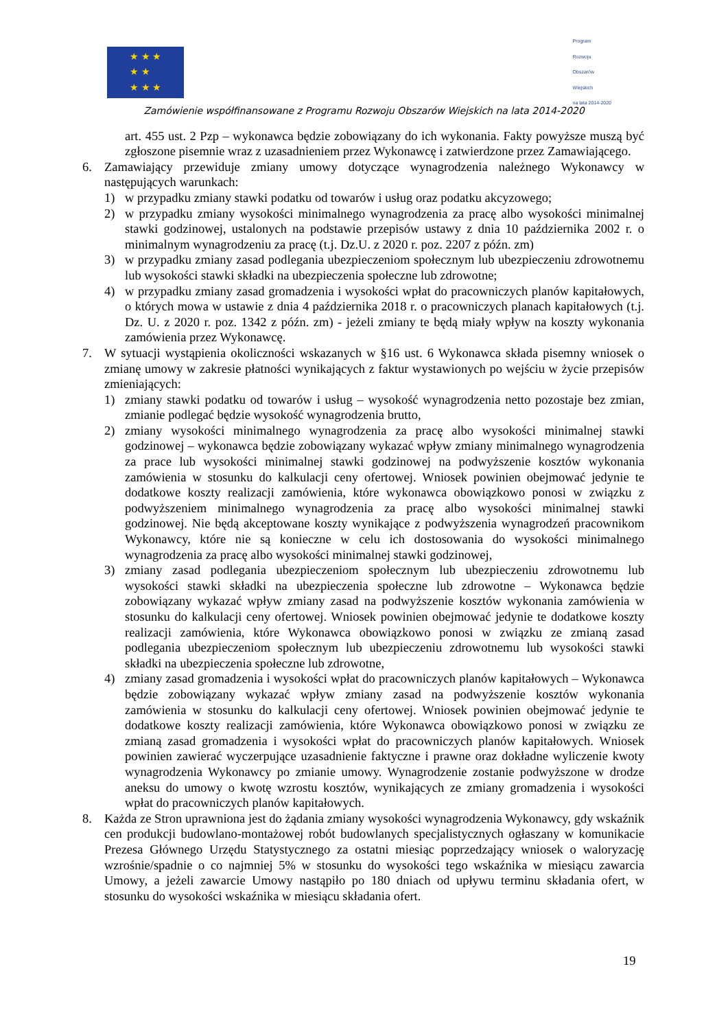★ ★ ★
★ ★
★ ★ ★
Program
Rozwoju
Obszarów
Wiejskich
na lata 2014-2020
Zamówienie współfinansowane z Programu Rozwoju Obszarów Wiejskich na lata 2014-2020
art. 455 ust. 2 Pzp – wykonawca będzie zobowiązany do ich wykonania. Fakty powyższe muszą być zgłoszone pisemnie wraz z uzasadnieniem przez Wykonawcę i zatwierdzone przez Zamawiającego.
6. Zamawiający przewiduje zmiany umowy dotyczące wynagrodzenia należnego Wykonawcy w następujących warunkach:
1) w przypadku zmiany stawki podatku od towarów i usług oraz podatku akcyzowego;
2) w przypadku zmiany wysokości minimalnego wynagrodzenia za pracę albo wysokości minimalnej stawki godzinowej, ustalonych na podstawie przepisów ustawy z dnia 10 października 2002 r. o minimalnym wynagrodzeniu za pracę (t.j. Dz.U. z 2020 r. poz. 2207 z późn. zm)
3) w przypadku zmiany zasad podlegania ubezpieczeniom społecznym lub ubezpieczeniu zdrowotnemu lub wysokości stawki składki na ubezpieczenia społeczne lub zdrowotne;
4) w przypadku zmiany zasad gromadzenia i wysokości wpłat do pracowniczych planów kapitałowych, o których mowa w ustawie z dnia 4 października 2018 r. o pracowniczych planach kapitałowych (t.j. Dz. U. z 2020 r. poz. 1342 z późn. zm) - jeżeli zmiany te będą miały wpływ na koszty wykonania zamówienia przez Wykonawcę.
7. W sytuacji wystąpienia okoliczności wskazanych w §16 ust. 6 Wykonawca składa pisemny wniosek o zmianę umowy w zakresie płatności wynikających z faktur wystawionych po wejściu w życie przepisów zmieniających:
1) zmiany stawki podatku od towarów i usług – wysokość wynagrodzenia netto pozostaje bez zmian, zmianie podlegać będzie wysokość wynagrodzenia brutto,
2) zmiany wysokości minimalnego wynagrodzenia za pracę albo wysokości minimalnej stawki godzinowej – wykonawca będzie zobowiązany wykazać wpływ zmiany minimalnego wynagrodzenia za prace lub wysokości minimalnej stawki godzinowej na podwyższenie kosztów wykonania zamówienia w stosunku do kalkulacji ceny ofertowej. Wniosek powinien obejmować jedynie te dodatkowe koszty realizacji zamówienia, które wykonawca obowiązkowo ponosi w związku z podwyższeniem minimalnego wynagrodzenia za pracę albo wysokości minimalnej stawki godzinowej. Nie będą akceptowane koszty wynikające z podwyższenia wynagrodzeń pracownikom Wykonawcy, które nie są konieczne w celu ich dostosowania do wysokości minimalnego wynagrodzenia za pracę albo wysokości minimalnej stawki godzinowej,
3) zmiany zasad podlegania ubezpieczeniom społecznym lub ubezpieczeniu zdrowotnemu lub wysokości stawki składki na ubezpieczenia społeczne lub zdrowotne – Wykonawca będzie zobowiązany wykazać wpływ zmiany zasad na podwyższenie kosztów wykonania zamówienia w stosunku do kalkulacji ceny ofertowej. Wniosek powinien obejmować jedynie te dodatkowe koszty realizacji zamówienia, które Wykonawca obowiązkowo ponosi w związku ze zmianą zasad podlegania ubezpieczeniom społecznym lub ubezpieczeniu zdrowotnemu lub wysokości stawki składki na ubezpieczenia społeczne lub zdrowotne,
4) zmiany zasad gromadzenia i wysokości wpłat do pracowniczych planów kapitałowych – Wykonawca będzie zobowiązany wykazać wpływ zmiany zasad na podwyższenie kosztów wykonania zamówienia w stosunku do kalkulacji ceny ofertowej. Wniosek powinien obejmować jedynie te dodatkowe koszty realizacji zamówienia, które Wykonawca obowiązkowo ponosi w związku ze zmianą zasad gromadzenia i wysokości wpłat do pracowniczych planów kapitałowych. Wniosek powinien zawierać wyczerpujące uzasadnienie faktyczne i prawne oraz dokładne wyliczenie kwoty wynagrodzenia Wykonawcy po zmianie umowy. Wynagrodzenie zostanie podwyższone w drodze aneksu do umowy o kwotę wzrostu kosztów, wynikających ze zmiany gromadzenia i wysokości wpłat do pracowniczych planów kapitałowych.
8. Każda ze Stron uprawniona jest do żądania zmiany wysokości wynagrodzenia Wykonawcy, gdy wskaźnik cen produkcji budowlano-montażowej robót budowlanych specjalistycznych ogłaszany w komunikacie Prezesa Głównego Urzędu Statystycznego za ostatni miesiąc poprzedzający wniosek o waloryzację wzrośnie/spadnie o co najmniej 5% w stosunku do wysokości tego wskaźnika w miesiącu zawarcia Umowy, a jeżeli zawarcie Umowy nastąpiło po 180 dniach od upływu terminu składania ofert, w stosunku do wysokości wskaźnika w miesiącu składania ofert.
19